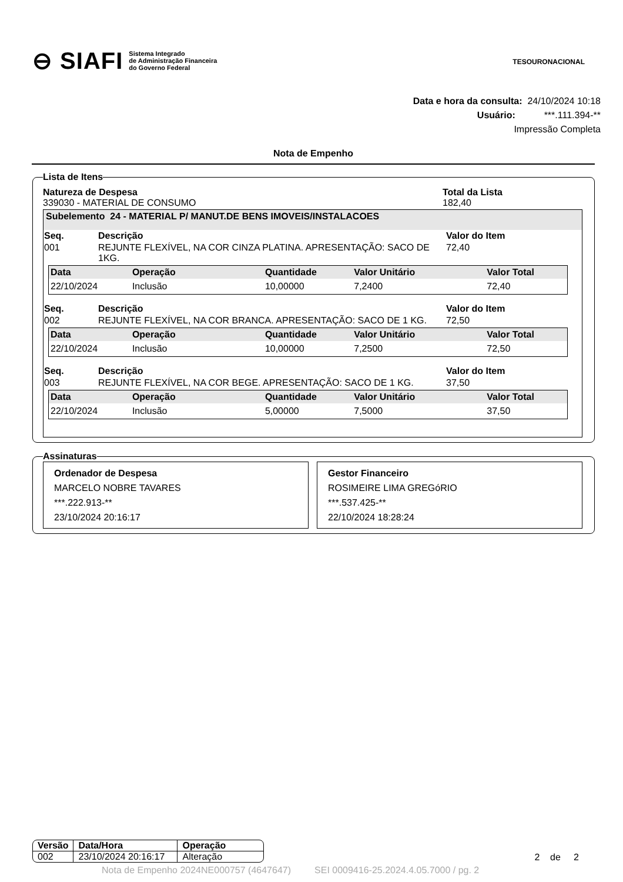⊖ SIAFI Sistema Integrado
de Administração Financeira
do Governo Federal
TESOURONACIONAL
Data e hora da consulta: 24/10/2024 10:18
Usuário: ***.111.394-**
Impressão Completa
Nota de Empenho
Lista de Itens
Natureza de Despesa
339030 - MATERIAL DE CONSUMO
Total da Lista
182,40
Subelemento 24 - MATERIAL P/ MANUT.DE BENS IMOVEIS/INSTALACOES
| Seq. | Descrição | Valor do Item |
| --- | --- | --- |
| 001 | REJUNTE FLEXÍVEL, NA COR CINZA PLATINA. APRESENTAÇÃO: SACO DE 1KG. | 72,40 |
| Data | Operação | Quantidade | Valor Unitário | Valor Total |
| --- | --- | --- | --- | --- |
| 22/10/2024 | Inclusão | 10,00000 | 7,2400 | 72,40 |
| Seq. | Descrição | Valor do Item |
| --- | --- | --- |
| 002 | REJUNTE FLEXÍVEL, NA COR BRANCA. APRESENTAÇÃO: SACO DE 1 KG. | 72,50 |
| Data | Operação | Quantidade | Valor Unitário | Valor Total |
| --- | --- | --- | --- | --- |
| 22/10/2024 | Inclusão | 10,00000 | 7,2500 | 72,50 |
| Seq. | Descrição | Valor do Item |
| --- | --- | --- |
| 003 | REJUNTE FLEXÍVEL, NA COR BEGE. APRESENTAÇÃO: SACO DE 1 KG. | 37,50 |
| Data | Operação | Quantidade | Valor Unitário | Valor Total |
| --- | --- | --- | --- | --- |
| 22/10/2024 | Inclusão | 5,00000 | 7,5000 | 37,50 |
Assinaturas
Ordenador de Despesa
MARCELO NOBRE TAVARES
***.222.913-**
23/10/2024 20:16:17
Gestor Financeiro
ROSIMEIRE LIMA GREGóRIO
***.537.425-**
22/10/2024 18:28:24
| Versão | Data/Hora | Operação |
| --- | --- | --- |
| 002 | 23/10/2024 20:16:17 | Alteração |
2 de 2
Nota de Empenho 2024NE000757 (4647647) SEI 0009416-25.2024.4.05.7000 / pg. 2